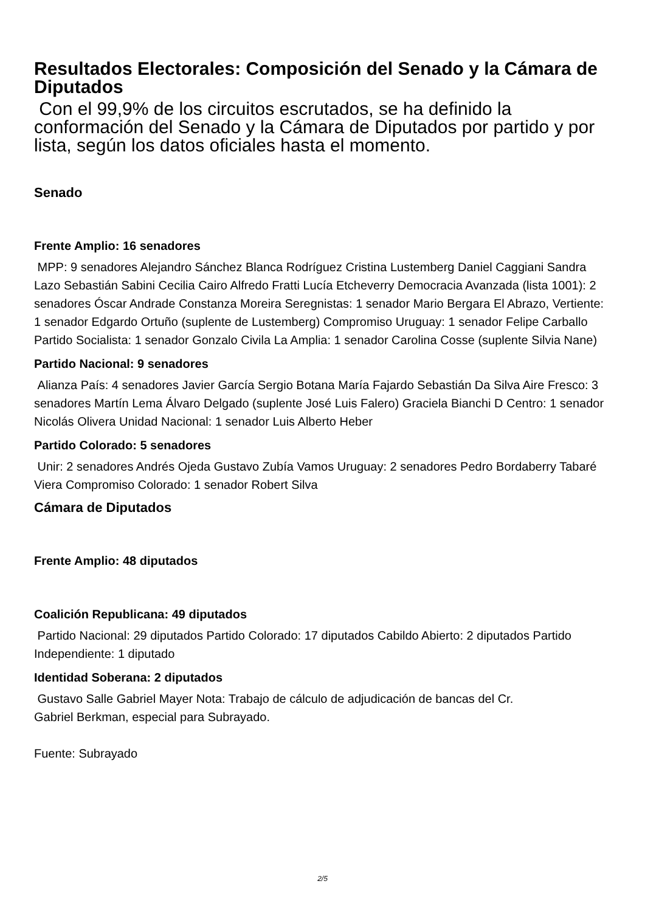Resultados Electorales: Composición del Senado y la Cámara de Diputados
Con el 99,9% de los circuitos escrutados, se ha definido la conformación del Senado y la Cámara de Diputados por partido y por lista, según los datos oficiales hasta el momento.
Senado
Frente Amplio: 16 senadores
MPP: 9 senadores Alejandro Sánchez Blanca Rodríguez Cristina Lustemberg Daniel Caggiani Sandra Lazo Sebastián Sabini Cecilia Cairo Alfredo Fratti Lucía Etcheverry Democracia Avanzada (lista 1001): 2 senadores Óscar Andrade Constanza Moreira Seregnistas: 1 senador Mario Bergara El Abrazo, Vertiente: 1 senador Edgardo Ortuño (suplente de Lustemberg) Compromiso Uruguay: 1 senador Felipe Carballo Partido Socialista: 1 senador Gonzalo Civila La Amplia: 1 senador Carolina Cosse (suplente Silvia Nane)
Partido Nacional: 9 senadores
Alianza País: 4 senadores Javier García Sergio Botana María Fajardo Sebastián Da Silva Aire Fresco: 3 senadores Martín Lema Álvaro Delgado (suplente José Luis Falero) Graciela Bianchi D Centro: 1 senador Nicolás Olivera Unidad Nacional: 1 senador Luis Alberto Heber
Partido Colorado: 5 senadores
Unir: 2 senadores Andrés Ojeda Gustavo Zubía Vamos Uruguay: 2 senadores Pedro Bordaberry Tabaré Viera Compromiso Colorado: 1 senador Robert Silva
Cámara de Diputados
Frente Amplio: 48 diputados
Coalición Republicana: 49 diputados
Partido Nacional: 29 diputados Partido Colorado: 17 diputados Cabildo Abierto: 2 diputados Partido Independiente: 1 diputado
Identidad Soberana: 2 diputados
Gustavo Salle Gabriel Mayer Nota: Trabajo de cálculo de adjudicación de bancas del Cr.
Gabriel Berkman, especial para Subrayado.
Fuente: Subrayado
2/5